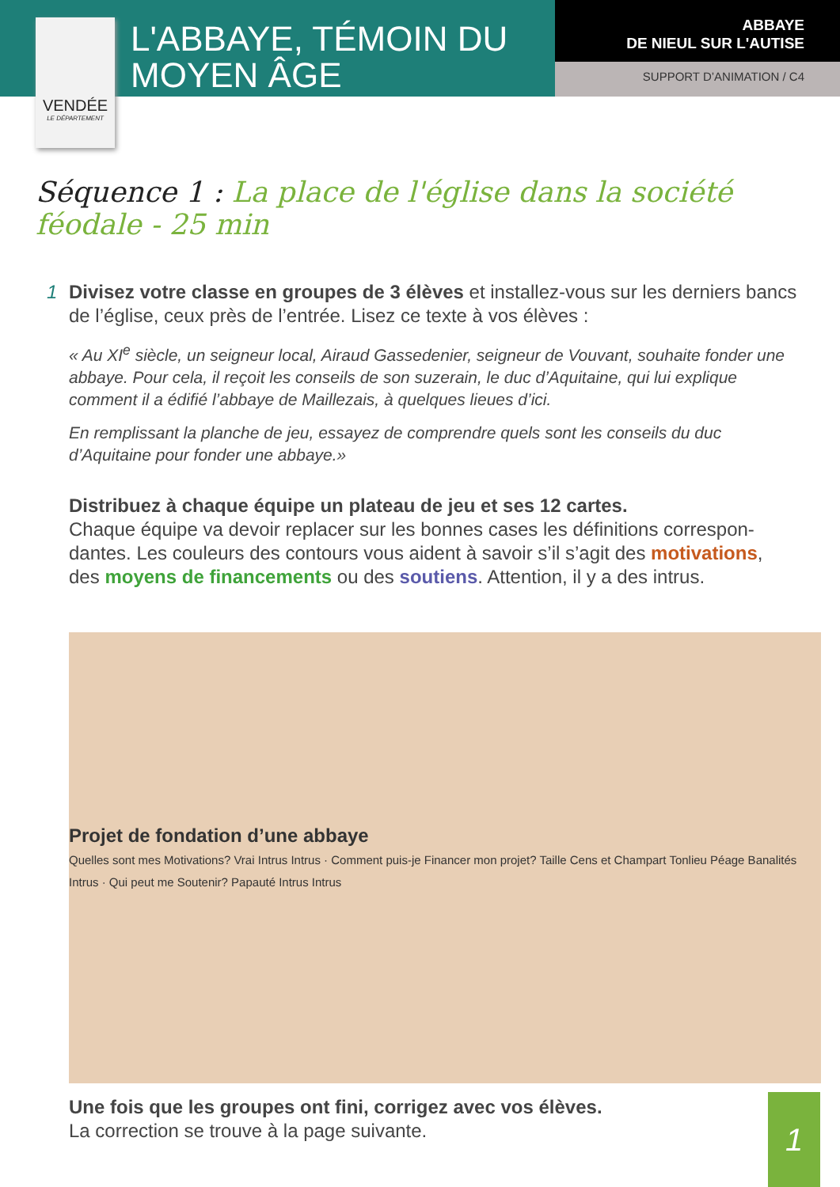VENDÉE
LE DÉPARTEMENT
L'ABBAYE, TÉMOIN DU MOYEN ÂGE
ABBAYE
DE NIEUL SUR L'AUTISE
SUPPORT D’ANIMATION / C4
Séquence 1 : La place de l'église dans la société féodale - 25 min
1 Divisez votre classe en groupes de 3 élèves et installez-vous sur les derniers bancs de l’église, ceux près de l’entrée. Lisez ce texte à vos élèves :
« Au XI<sup>e</sup> siècle, un seigneur local, Airaud Gassedenier, seigneur de Vouvant, souhaite fonder une abbaye. Pour cela, il reçoit les conseils de son suzerain, le duc d’Aquitaine, qui lui explique comment il a édifié l’abbaye de Maillezais, à quelques lieues d’ici.
En remplissant la planche de jeu, essayez de comprendre quels sont les conseils du duc d’Aquitaine pour fonder une abbaye.»
Distribuez à chaque équipe un plateau de jeu et ses 12 cartes.
Chaque équipe va devoir replacer sur les bonnes cases les définitions correspon-dantes. Les couleurs des contours vous aident à savoir s’il s’agit des motivations, des moyens de financements ou des soutiens. Attention, il y a des intrus.
Projet de fondation d’une abbaye
Quelles sont mes Motivations? Vrai Intrus Intrus · Comment puis-je Financer mon projet? Taille Cens et Champart Tonlieu Péage Banalités Intrus · Qui peut me Soutenir? Papauté Intrus Intrus
Une fois que les groupes ont fini, corrigez avec vos élèves.
La correction se trouve à la page suivante.
1